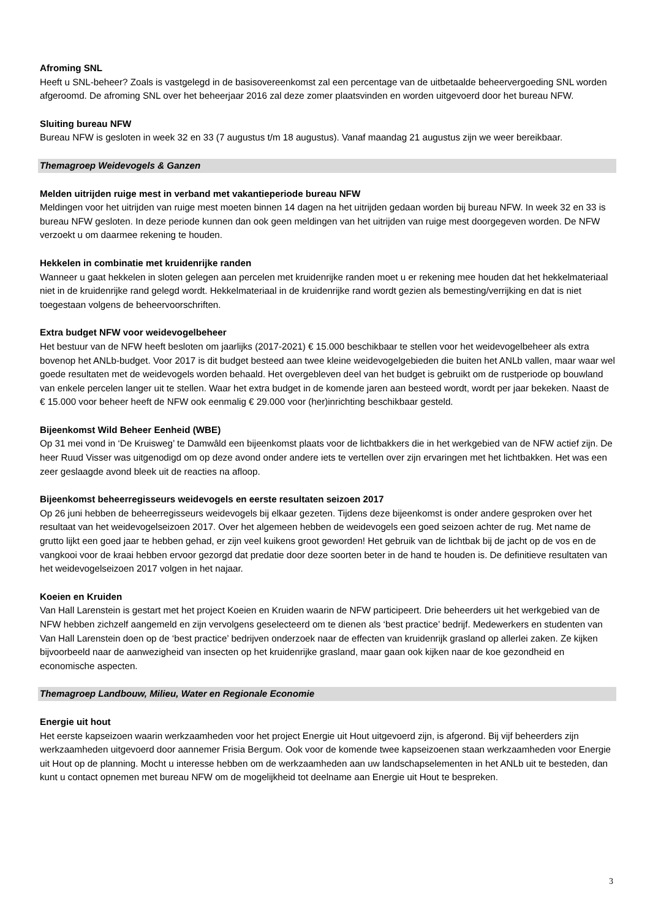Afroming SNL
Heeft u SNL-beheer? Zoals is vastgelegd in de basisovereenkomst zal een percentage van de uitbetaalde beheervergoeding SNL worden afgeroomd. De afroming SNL over het beheerjaar 2016 zal deze zomer plaatsvinden en worden uitgevoerd door het bureau NFW.
Sluiting bureau NFW
Bureau NFW is gesloten in week 32 en 33 (7 augustus t/m 18 augustus). Vanaf maandag 21 augustus zijn we weer bereikbaar.
Themagroep Weidevogels & Ganzen
Melden uitrijden ruige mest in verband met vakantieperiode bureau NFW
Meldingen voor het uitrijden van ruige mest moeten binnen 14 dagen na het uitrijden gedaan worden bij bureau NFW. In week 32 en 33 is bureau NFW gesloten. In deze periode kunnen dan ook geen meldingen van het uitrijden van ruige mest doorgegeven worden. De NFW verzoekt u om daarmee rekening te houden.
Hekkelen in combinatie met kruidenrijke randen
Wanneer u gaat hekkelen in sloten gelegen aan percelen met kruidenrijke randen moet u er rekening mee houden dat het hekkelmateriaal niet in de kruidenrijke rand gelegd wordt. Hekkelmateriaal in de kruidenrijke rand wordt gezien als bemesting/verrijking en dat is niet toegestaan volgens de beheervoorschriften.
Extra budget NFW voor weidevogelbeheer
Het bestuur van de NFW heeft besloten om jaarlijks (2017-2021) € 15.000 beschikbaar te stellen voor het weidevogelbeheer als extra bovenop het ANLb-budget. Voor 2017 is dit budget besteed aan twee kleine weidevogelgebieden die buiten het ANLb vallen, maar waar wel goede resultaten met de weidevogels worden behaald. Het overgebleven deel van het budget is gebruikt om de rustperiode op bouwland van enkele percelen langer uit te stellen. Waar het extra budget in de komende jaren aan besteed wordt, wordt per jaar bekeken. Naast de € 15.000 voor beheer heeft de NFW ook eenmalig € 29.000 voor (her)inrichting beschikbaar gesteld.
Bijeenkomst Wild Beheer Eenheid (WBE)
Op 31 mei vond in ‘De Kruisweg’ te Damwâld een bijeenkomst plaats voor de lichtbakkers die in het werkgebied van de NFW actief zijn. De heer Ruud Visser was uitgenodigd om op deze avond onder andere iets te vertellen over zijn ervaringen met het lichtbakken. Het was een zeer geslaagde avond bleek uit de reacties na afloop.
Bijeenkomst beheerregisseurs weidevogels en eerste resultaten seizoen 2017
Op 26 juni hebben de beheerregisseurs weidevogels bij elkaar gezeten. Tijdens deze bijeenkomst is onder andere gesproken over het resultaat van het weidevogelseizoen 2017. Over het algemeen hebben de weidevogels een goed seizoen achter de rug. Met name de grutto lijkt een goed jaar te hebben gehad, er zijn veel kuikens groot geworden! Het gebruik van de lichtbak bij de jacht op de vos en de vangkooi voor de kraai hebben ervoor gezorgd dat predatie door deze soorten beter in de hand te houden is. De definitieve resultaten van het weidevogelseizoen 2017 volgen in het najaar.
Koeien en Kruiden
Van Hall Larenstein is gestart met het project Koeien en Kruiden waarin de NFW participeert. Drie beheerders uit het werkgebied van de NFW hebben zichzelf aangemeld en zijn vervolgens geselecteerd om te dienen als ‘best practice’ bedrijf. Medewerkers en studenten van Van Hall Larenstein doen op de ‘best practice’ bedrijven onderzoek naar de effecten van kruidenrijk grasland op allerlei zaken. Ze kijken bijvoorbeeld naar de aanwezigheid van insecten op het kruidenrijke grasland, maar gaan ook kijken naar de koe gezondheid en economische aspecten.
Themagroep Landbouw, Milieu, Water en Regionale Economie
Energie uit hout
Het eerste kapseizoen waarin werkzaamheden voor het project Energie uit Hout uitgevoerd zijn, is afgerond. Bij vijf beheerders zijn werkzaamheden uitgevoerd door aannemer Frisia Bergum. Ook voor de komende twee kapseizoenen staan werkzaamheden voor Energie uit Hout op de planning. Mocht u interesse hebben om de werkzaamheden aan uw landschapselementen in het ANLb uit te besteden, dan kunt u contact opnemen met bureau NFW om de mogelijkheid tot deelname aan Energie uit Hout te bespreken.
3